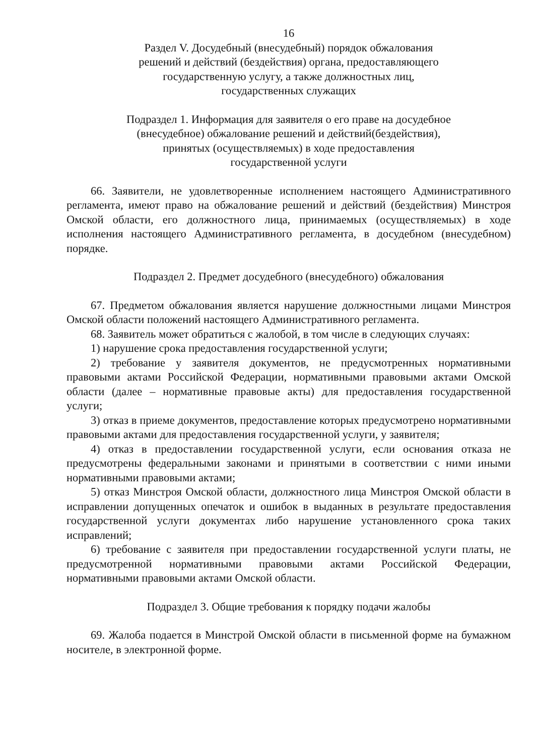16
Раздел V. Досудебный (внесудебный) порядок обжалования
решений и действий (бездействия) органа, предоставляющего
государственную услугу, а также должностных лиц,
государственных служащих
Подраздел 1. Информация для заявителя о его праве на досудебное
(внесудебное) обжалование решений и действий(бездействия),
принятых (осуществляемых) в ходе предоставления
государственной услуги
66. Заявители, не удовлетворенные исполнением настоящего Административного регламента, имеют право на обжалование решений и действий (бездействия) Минстроя Омской области, его должностного лица, принимаемых (осуществляемых) в ходе исполнения настоящего Административного регламента, в досудебном (внесудебном) порядке.
Подраздел 2. Предмет досудебного (внесудебного) обжалования
67. Предметом обжалования является нарушение должностными лицами Минстроя Омской области положений настоящего Административного регламента.
68. Заявитель может обратиться с жалобой, в том числе в следующих случаях:
1) нарушение срока предоставления государственной услуги;
2) требование у заявителя документов, не предусмотренных нормативными правовыми актами Российской Федерации, нормативными правовыми актами Омской области (далее – нормативные правовые акты) для предоставления государственной услуги;
3) отказ в приеме документов, предоставление которых предусмотрено нормативными правовыми актами для предоставления государственной услуги, у заявителя;
4) отказ в предоставлении государственной услуги, если основания отказа не предусмотрены федеральными законами и принятыми в соответствии с ними иными нормативными правовыми актами;
5) отказ Минстроя Омской области, должностного лица Минстроя Омской области в исправлении допущенных опечаток и ошибок в выданных в результате предоставления государственной услуги документах либо нарушение установленного срока таких исправлений;
6) требование с заявителя при предоставлении государственной услуги платы, не предусмотренной нормативными правовыми актами Российской Федерации, нормативными правовыми актами Омской области.
Подраздел 3. Общие требования к порядку подачи жалобы
69. Жалоба подается в Минстрой Омской области в письменной форме на бумажном носителе, в электронной форме.